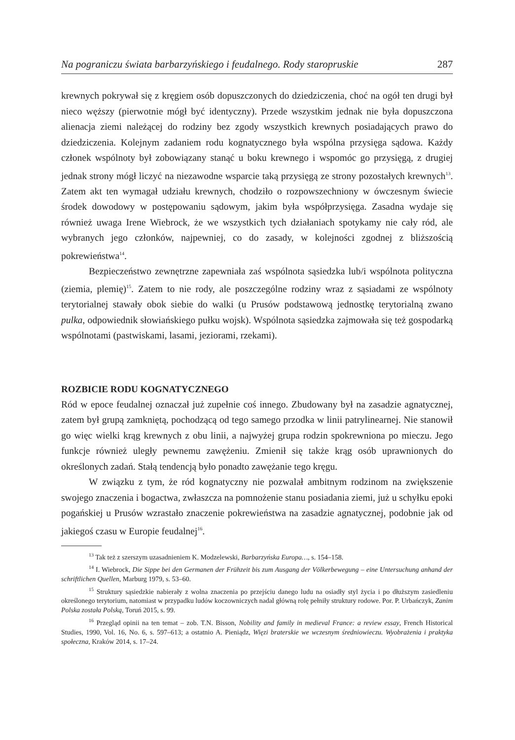Na pograniczu świata barbarzyńskiego i feudalnego. Rody staropruskie 287
krewnych pokrywał się z kręgiem osób dopuszczonych do dziedziczenia, choć na ogół ten drugi był nieco węższy (pierwotnie mógł być identyczny). Przede wszystkim jednak nie była dopuszczona alienacja ziemi należącej do rodziny bez zgody wszystkich krewnych posiadających prawo do dziedziczenia. Kolejnym zadaniem rodu kognatycznego była wspólna przysięga sądowa. Każdy członek wspólnoty był zobowiązany stanąć u boku krewnego i wspomóc go przysięgą, z drugiej jednak strony mógł liczyć na niezawodne wsparcie taką przysięgą ze strony pozostałych krewnych<sup>13</sup>. Zatem akt ten wymagał udziału krewnych, chodziło o rozpowszechniony w ówczesnym świecie środek dowodowy w postępowaniu sądowym, jakim była współprzysięga. Zasadna wydaje się również uwaga Irene Wiebrock, że we wszystkich tych działaniach spotykamy nie cały ród, ale wybranych jego członków, najpewniej, co do zasady, w kolejności zgodnej z bliższością pokrewieństwa<sup>14</sup>.
Bezpieczeństwo zewnętrzne zapewniała zaś wspólnota sąsiedzka lub/i wspólnota polityczna (ziemia, plemię)<sup>15</sup>. Zatem to nie rody, ale poszczególne rodziny wraz z sąsiadami ze wspólnoty terytorialnej stawały obok siebie do walki (u Prusów podstawową jednostkę terytorialną zwano pulka, odpowiednik słowiańskiego pułku wojsk). Wspólnota sąsiedzka zajmowała się też gospodarką wspólnotami (pastwiskami, lasami, jeziorami, rzekami).
ROZBICIE RODU KOGNATYCZNEGO
Ród w epoce feudalnej oznaczał już zupełnie coś innego. Zbudowany był na zasadzie agnatycznej, zatem był grupą zamkniętą, pochodzącą od tego samego przodka w linii patrylinearnej. Nie stanowił go więc wielki krąg krewnych z obu linii, a najwyżej grupa rodzin spokrewniona po mieczu. Jego funkcje również uległy pewnemu zawężeniu. Zmienił się także krąg osób uprawnionych do określonych zadań. Stałą tendencją było ponadto zawężanie tego kręgu.
W związku z tym, że ród kognatyczny nie pozwalał ambitnym rodzinom na zwiększenie swojego znaczenia i bogactwa, zwłaszcza na pomnożenie stanu posiadania ziemi, już u schyłku epoki pogańskiej u Prusów wzrastało znaczenie pokrewieństwa na zasadzie agnatycznej, podobnie jak od jakiegoś czasu w Europie feudalnej<sup>16</sup>.
<sup>13</sup> Tak też z szerszym uzasadnieniem K. Modzelewski, Barbarzyńska Europa…, s. 154–158.
<sup>14</sup> I. Wiebrock, Die Sippe bei den Germanen der Frühzeit bis zum Ausgang der Völkerbewegung – eine Untersuchung anhand der schriftlichen Quellen, Marburg 1979, s. 53–60.
<sup>15</sup> Struktury sąsiedzkie nabierały z wolna znaczenia po przejściu danego ludu na osiadły styl życia i po dłuższym zasiedleniu określonego terytorium, natomiast w przypadku ludów koczowniczych nadal główną rolę pełniły struktury rodowe. Por. P. Urbańczyk, Zanim Polska została Polską, Toruń 2015, s. 99.
<sup>16</sup> Przegląd opinii na ten temat – zob. T.N. Bisson, Nobility and family in medieval France: a review essay, French Historical Studies, 1990, Vol. 16, No. 6, s. 597–613; a ostatnio A. Pieniądz, Więzi braterskie we wczesnym średniowieczu. Wyobrażenia i praktyka społeczna, Kraków 2014, s. 17–24.